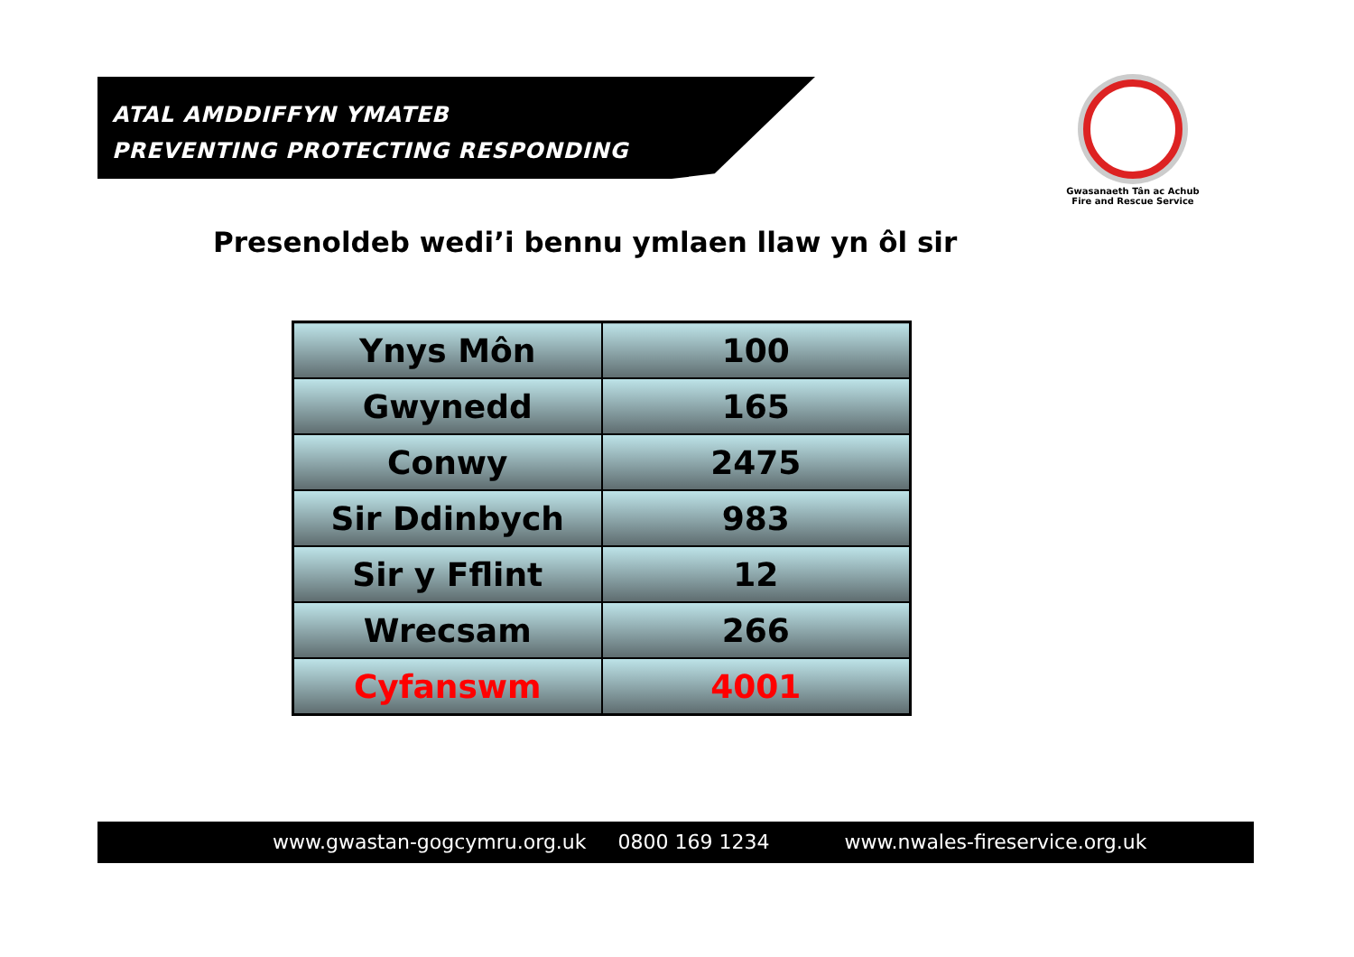ATAL AMDDIFFYN YMATEB
PREVENTING PROTECTING RESPONDING
Gwasanaeth Tân ac Achub
Fire and Rescue Service
Presenoldeb wedi’i bennu ymlaen llaw yn ôl sir
| Ynys Môn | 100 |
| Gwynedd | 165 |
| Conwy | 2475 |
| Sir Ddinbych | 983 |
| Sir y Fflint | 12 |
| Wrecsam | 266 |
| Cyfanswm | 4001 |
www.gwastan-gogcymru.org.uk 0800 169 1234 www.nwales-fireservice.org.uk